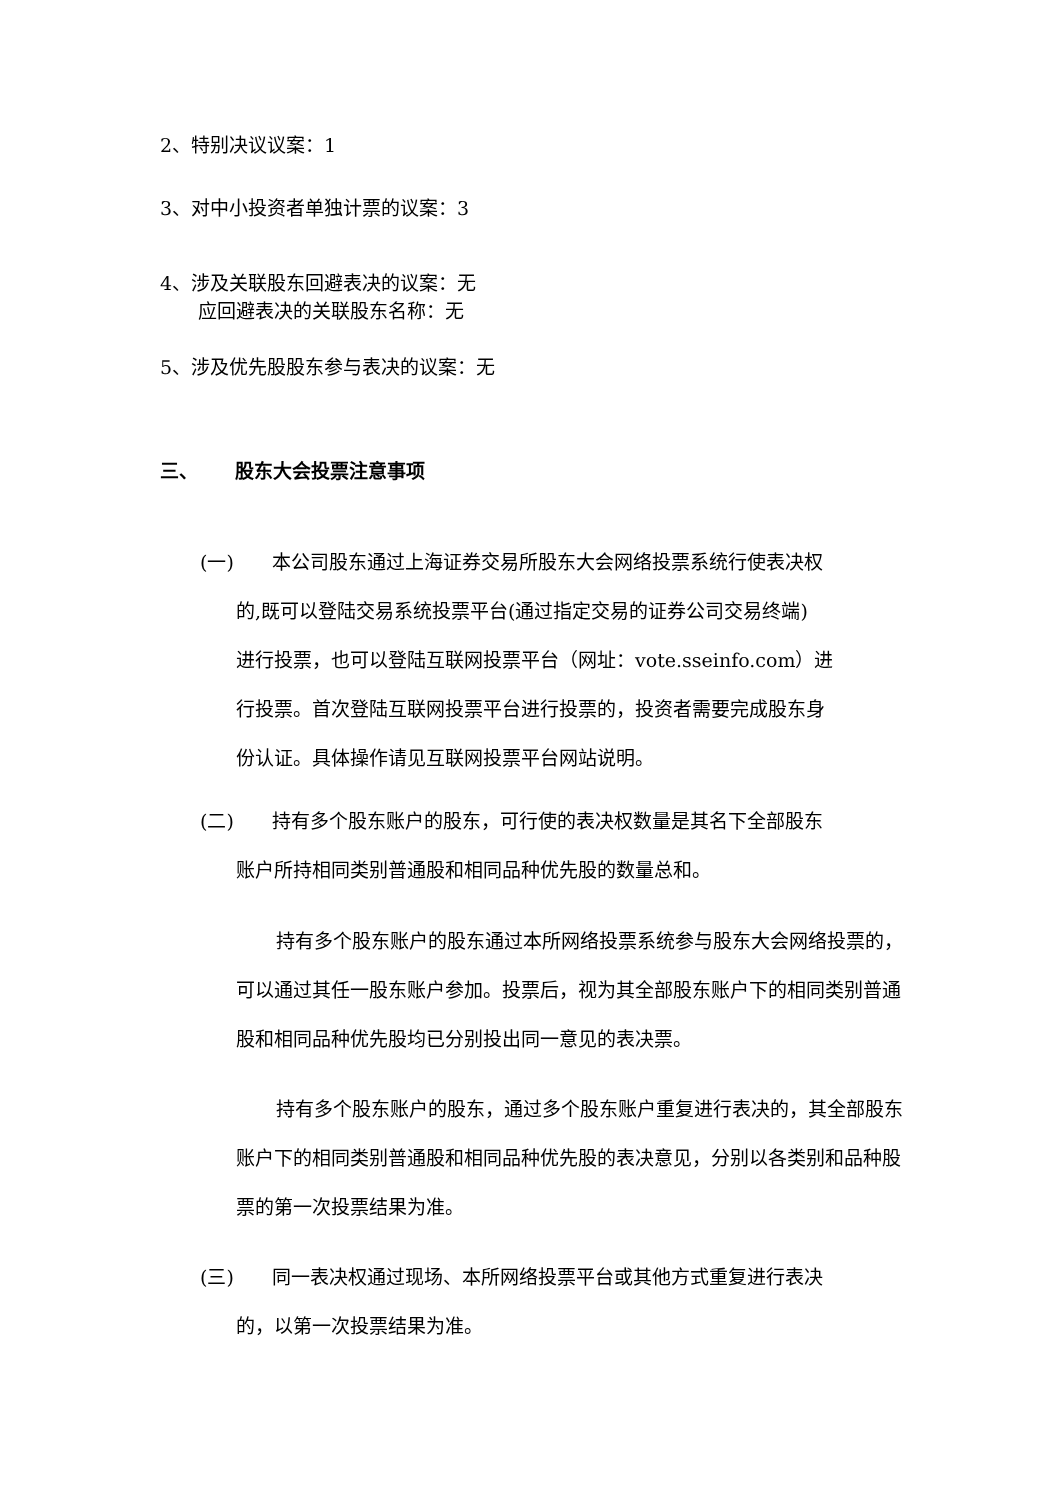2、特别决议议案：1
3、对中小投资者单独计票的议案：3
4、涉及关联股东回避表决的议案：无
应回避表决的关联股东名称：无
5、涉及优先股股东参与表决的议案：无
三、 股东大会投票注意事项
(一) 本公司股东通过上海证券交易所股东大会网络投票系统行使表决权
的,既可以登陆交易系统投票平台(通过指定交易的证券公司交易终端)
进行投票，也可以登陆互联网投票平台（网址：vote.sseinfo.com）进
行投票。首次登陆互联网投票平台进行投票的，投资者需要完成股东身
份认证。具体操作请见互联网投票平台网站说明。
(二) 持有多个股东账户的股东，可行使的表决权数量是其名下全部股东
账户所持相同类别普通股和相同品种优先股的数量总和。
持有多个股东账户的股东通过本所网络投票系统参与股东大会网络投票的，可以通过其任一股东账户参加。投票后，视为其全部股东账户下的相同类别普通股和相同品种优先股均已分别投出同一意见的表决票。
持有多个股东账户的股东，通过多个股东账户重复进行表决的，其全部股东账户下的相同类别普通股和相同品种优先股的表决意见，分别以各类别和品种股票的第一次投票结果为准。
(三) 同一表决权通过现场、本所网络投票平台或其他方式重复进行表决
的，以第一次投票结果为准。